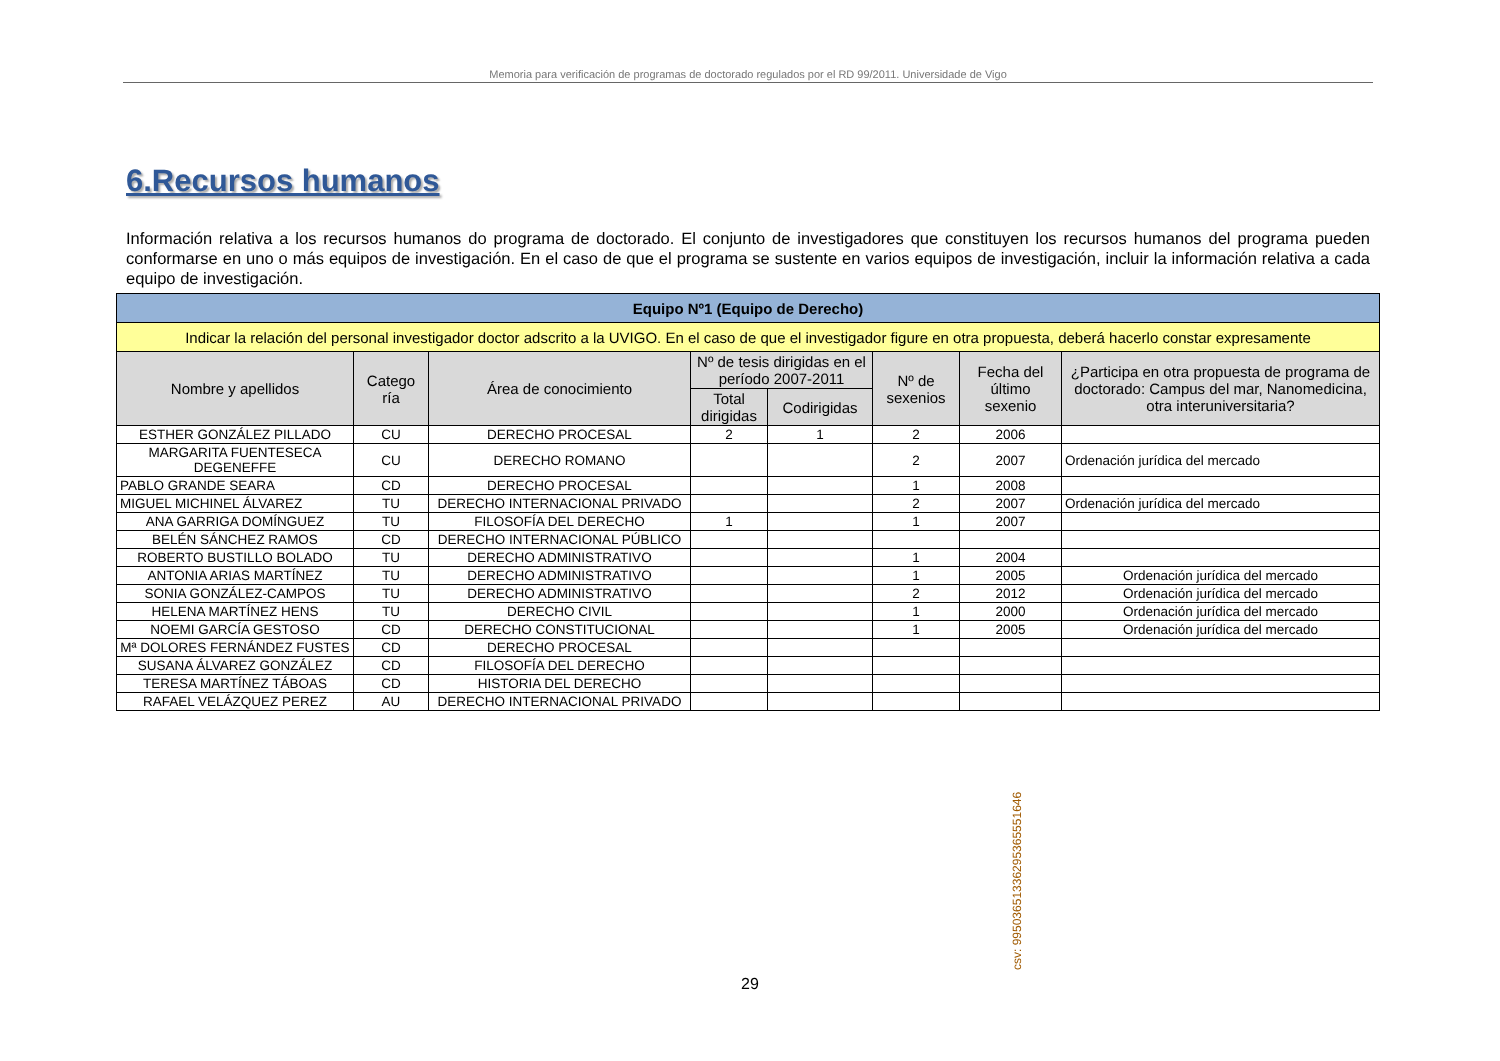Memoria para verificación de programas de doctorado regulados por el RD 99/2011. Universidade de Vigo
6.Recursos humanos
Información relativa a los recursos humanos do programa de doctorado. El conjunto de investigadores que constituyen los recursos humanos del programa pueden conformarse en uno o más equipos de investigación. En el caso de que el programa se sustente en varios equipos de investigación, incluir la información relativa a cada equipo de investigación.
| Equipo Nº1 (Equipo de Derecho) | | | | | | | |
| Indicar la relación del personal investigador doctor adscrito a la UVIGO. En el caso de que el investigador figure en otra propuesta, deberá hacerlo constar expresamente | | | | | | | |
| Nombre y apellidos | Catego ría | Área de conocimiento | Nº de tesis dirigidas en el período 2007-2011 | | Nº de sexenios | Fecha del último sexenio | ¿Participa en otra propuesta de programa de doctorado: Campus del mar, Nanomedicina, otra interuniversitaria? |
| | | | Total dirigidas | Codirigidas | | | |
| ESTHER GONZÁLEZ PILLADO | CU | DERECHO PROCESAL | 2 | 1 | 2 | 2006 | |
| MARGARITA FUENTESECA DEGENEFFE | CU | DERECHO ROMANO | | | 2 | 2007 | Ordenación jurídica del mercado |
| PABLO GRANDE SEARA | CD | DERECHO PROCESAL | | | 1 | 2008 | |
| MIGUEL MICHINEL ÁLVAREZ | TU | DERECHO INTERNACIONAL PRIVADO | | | 2 | 2007 | Ordenación jurídica del mercado |
| ANA GARRIGA DOMÍNGUEZ | TU | FILOSOFÍA DEL DERECHO | 1 | | 1 | 2007 | |
| BELÉN SÁNCHEZ RAMOS | CD | DERECHO INTERNACIONAL PÚBLICO | | | | | |
| ROBERTO BUSTILLO BOLADO | TU | DERECHO ADMINISTRATIVO | | | 1 | 2004 | |
| ANTONIA ARIAS MARTÍNEZ | TU | DERECHO ADMINISTRATIVO | | | 1 | 2005 | Ordenación jurídica del mercado |
| SONIA GONZÁLEZ-CAMPOS | TU | DERECHO ADMINISTRATIVO | | | 2 | 2012 | Ordenación jurídica del mercado |
| HELENA MARTÍNEZ HENS | TU | DERECHO CIVIL | | | 1 | 2000 | Ordenación jurídica del mercado |
| NOEMI GARCÍA GESTOSO | CD | DERECHO CONSTITUCIONAL | | | 1 | 2005 | Ordenación jurídica del mercado |
| Mª DOLORES FERNÁNDEZ FUSTES | CD | DERECHO PROCESAL | | | | | |
| SUSANA ÁLVAREZ GONZÁLEZ | CD | FILOSOFÍA DEL DERECHO | | | | | |
| TERESA MARTÍNEZ TÁBOAS | CD | HISTORIA DEL DERECHO | | | | | |
| RAFAEL VELÁZQUEZ PEREZ | AU | DERECHO INTERNACIONAL PRIVADO | | | | | |
csv: 99503651336295365551646
29